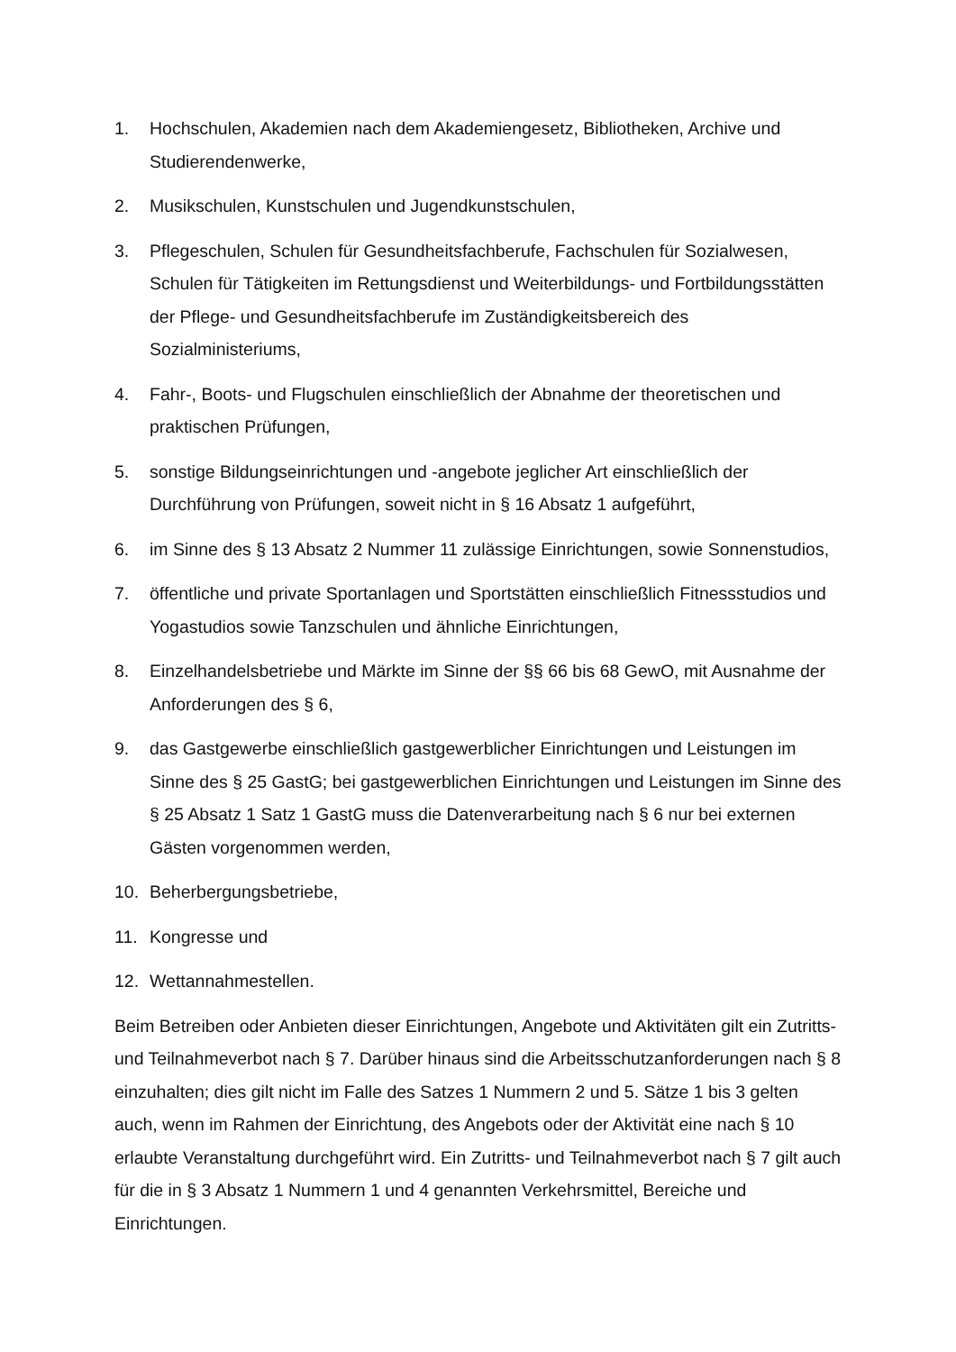1. Hochschulen, Akademien nach dem Akademiengesetz, Bibliotheken, Archive und Studierendenwerke,
2. Musikschulen, Kunstschulen und Jugendkunstschulen,
3. Pflegeschulen, Schulen für Gesundheitsfachberufe, Fachschulen für Sozialwesen, Schulen für Tätigkeiten im Rettungsdienst und Weiterbildungs- und Fortbildungsstätten der Pflege- und Gesundheitsfachberufe im Zuständigkeitsbereich des Sozialministeriums,
4. Fahr-, Boots- und Flugschulen einschließlich der Abnahme der theoretischen und praktischen Prüfungen,
5. sonstige Bildungseinrichtungen und -angebote jeglicher Art einschließlich der Durchführung von Prüfungen, soweit nicht in § 16 Absatz 1 aufgeführt,
6. im Sinne des § 13 Absatz 2 Nummer 11 zulässige Einrichtungen, sowie Sonnenstudios,
7. öffentliche und private Sportanlagen und Sportstätten einschließlich Fitnessstudios und Yogastudios sowie Tanzschulen und ähnliche Einrichtungen,
8. Einzelhandelsbetriebe und Märkte im Sinne der §§ 66 bis 68 GewO, mit Ausnahme der Anforderungen des § 6,
9. das Gastgewerbe einschließlich gastgewerblicher Einrichtungen und Leistungen im Sinne des § 25 GastG; bei gastgewerblichen Einrichtungen und Leistungen im Sinne des § 25 Absatz 1 Satz 1 GastG muss die Datenverarbeitung nach § 6 nur bei externen Gästen vorgenommen werden,
10. Beherbergungsbetriebe,
11. Kongresse und
12. Wettannahmestellen.
Beim Betreiben oder Anbieten dieser Einrichtungen, Angebote und Aktivitäten gilt ein Zutritts- und Teilnahmeverbot nach § 7. Darüber hinaus sind die Arbeitsschutzanforderungen nach § 8 einzuhalten; dies gilt nicht im Falle des Satzes 1 Nummern 2 und 5. Sätze 1 bis 3 gelten auch, wenn im Rahmen der Einrichtung, des Angebots oder der Aktivität eine nach § 10 erlaubte Veranstaltung durchgeführt wird. Ein Zutritts- und Teilnahmeverbot nach § 7 gilt auch für die in § 3 Absatz 1 Nummern 1 und 4 genannten Verkehrsmittel, Bereiche und Einrichtungen.